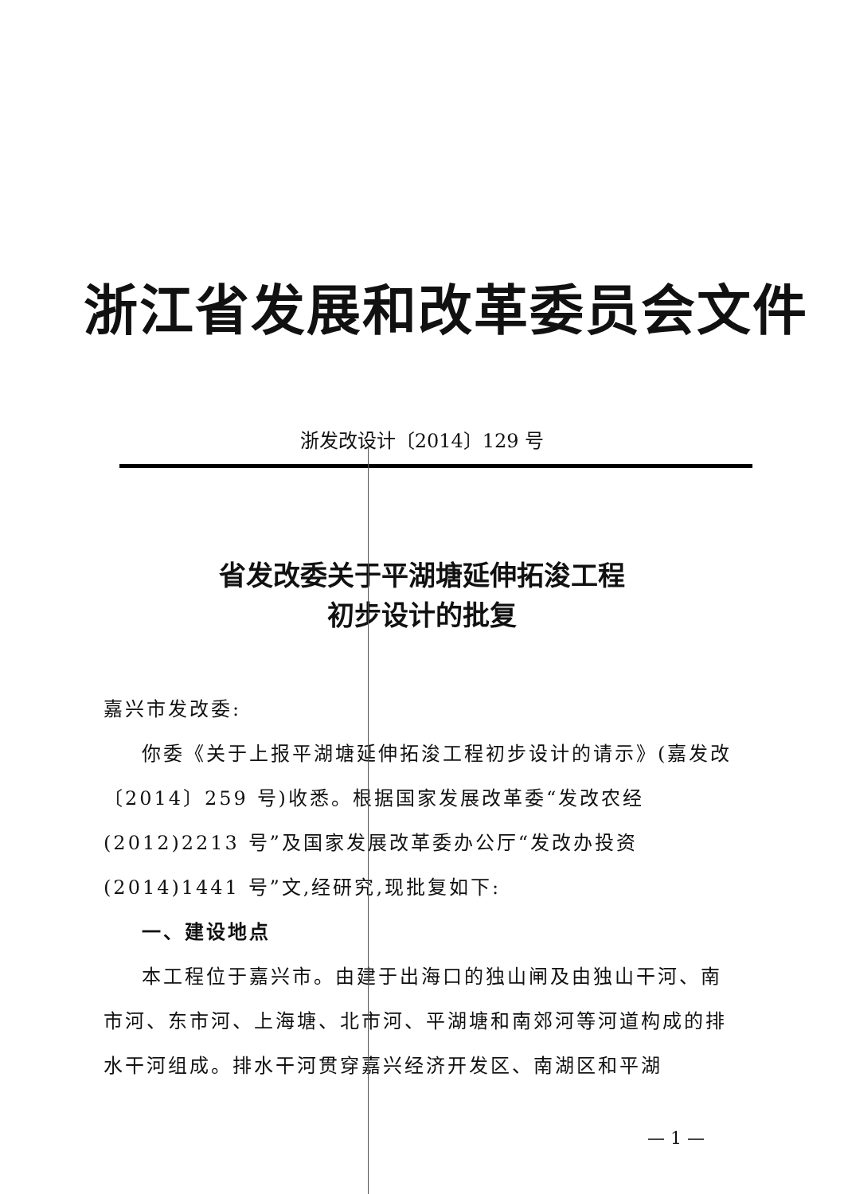浙江省发展和改革委员会文件
浙发改设计〔2014〕129 号
省发改委关于平湖塘延伸拓浚工程
初步设计的批复
嘉兴市发改委:
你委《关于上报平湖塘延伸拓浚工程初步设计的请示》(嘉发改〔2014〕259 号)收悉。根据国家发展改革委“发改农经(2012)2213 号”及国家发展改革委办公厅“发改办投资(2014)1441 号”文,经研究,现批复如下:
一、建设地点
本工程位于嘉兴市。由建于出海口的独山闸及由独山干河、南市河、东市河、上海塘、北市河、平湖塘和南郊河等河道构成的排水干河组成。排水干河贯穿嘉兴经济开发区、南湖区和平湖
— 1 —